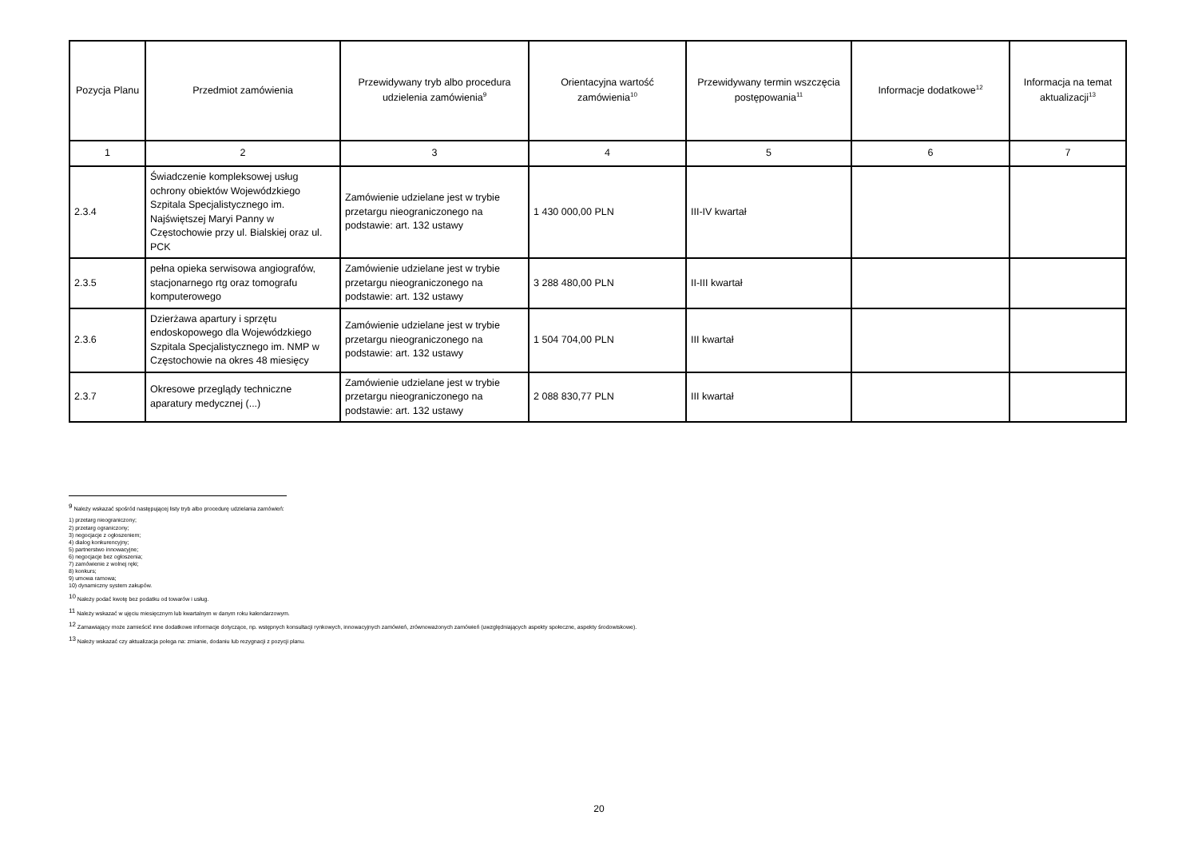| Pozycja Planu | Przedmiot zamówienia | Przewidywany tryb albo procedura udzielenia zamówienia<sup>9</sup> | Orientacyjna wartość zamówienia<sup>10</sup> | Przewidywany termin wszczęcia postępowania<sup>11</sup> | Informacje dodatkowe<sup>12</sup> | Informacja na temat aktualizacji<sup>13</sup> |
| --- | --- | --- | --- | --- | --- | --- |
| 1 | 2 | 3 | 4 | 5 | 6 | 7 |
| 2.3.4 | Świadczenie kompleksowej usług ochrony obiektów Wojewódzkiego Szpitala Specjalistycznego im. Najświętszej Maryi Panny w Częstochowie przy ul. Bialskiej oraz ul. PCK | Zamówienie udzielane jest w trybie przetargu nieograniczonego na podstawie: art. 132 ustawy | 1 430 000,00 PLN | III-IV kwartał | | |
| 2.3.5 | pełna opieka serwisowa angiografów, stacjonarnego rtg oraz tomografu komputerowego | Zamówienie udzielane jest w trybie przetargu nieograniczonego na podstawie: art. 132 ustawy | 3 288 480,00 PLN | II-III kwartał | | |
| 2.3.6 | Dzierżawa apartury i sprzętu endoskopowego dla Wojewódzkiego Szpitala Specjalistycznego im. NMP w Częstochowie na okres 48 miesięcy | Zamówienie udzielane jest w trybie przetargu nieograniczonego na podstawie: art. 132 ustawy | 1 504 704,00 PLN | III kwartał | | |
| 2.3.7 | Okresowe przeglądy techniczne aparatury medycznej (...) | Zamówienie udzielane jest w trybie przetargu nieograniczonego na podstawie: art. 132 ustawy | 2 088 830,77 PLN | III kwartał | | |
<sup>9</sup> Należy wskazać spośród następującej listy tryb albo procedurę udzielania zamówień:
1) przetarg nieograniczony;
2) przetarg ograniczony;
3) negocjacje z ogłoszeniem;
4) dialog konkurencyjny;
5) partnerstwo innowacyjne;
6) negocjacje bez ogłoszenia;
7) zamówienie z wolnej ręki;
8) konkurs;
9) umowa ramowa;
10) dynamiczny system zakupów.
<sup>10</sup> Należy podać kwotę bez podatku od towarów i usług.
<sup>11</sup> Należy wskazać w ujęciu miesięcznym lub kwartalnym w danym roku kalendarzowym.
<sup>12</sup> Zamawiający może zamieścić inne dodatkowe informacje dotyczące, np. wstępnych konsultacji rynkowych, innowacyjnych zamówień, zrównoważonych zamówień (uwzględniających aspekty społeczne, aspekty środowiskowe).
<sup>13</sup> Należy wskazać czy aktualizacja polega na: zmianie, dodaniu lub rezygnacji z pozycji planu.
20